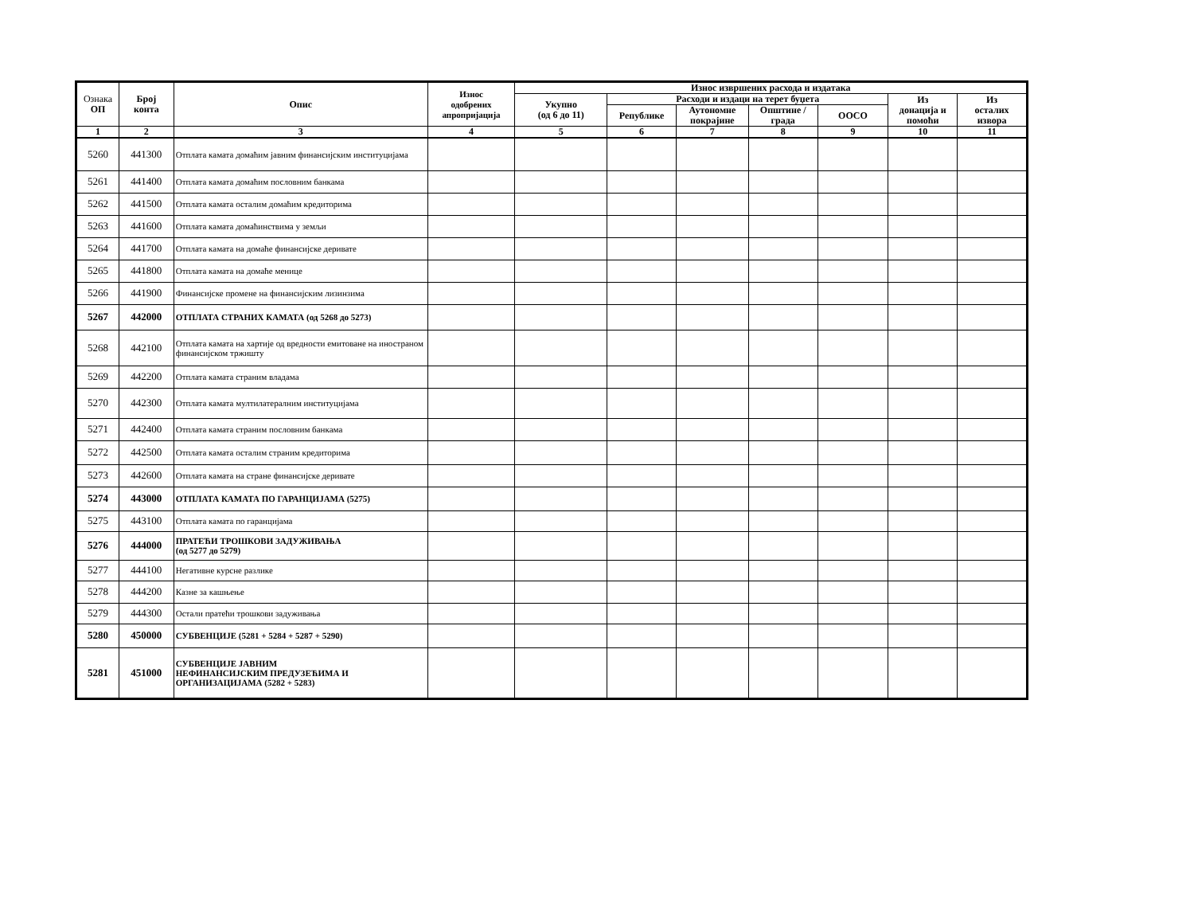| Ознака ОП | Број конта | Опис | Износ одобрених апропријација | Износ извршених расхода и издатака | | | | | | |
| --- | --- | --- | --- | --- | --- | --- | --- | --- | --- | --- |
| | | | | Укупно (од 6 до 11) | Расходи и издаци на терет буџета | | | | Из донација и помоћи | Из осталих извора |
| | | | | | Републике | Аутономне покрајине | Општине / града | ООСО | | |
| 1 | 2 | 3 | 4 | 5 | 6 | 7 | 8 | 9 | 10 | 11 |
| 5260 | 441300 | Отплата камата домаћим јавним финансијским институцијама | | | | | | | | |
| 5261 | 441400 | Отплата камата домаћим пословним банкама | | | | | | | | |
| 5262 | 441500 | Отплата камата осталим домаћим кредиторима | | | | | | | | |
| 5263 | 441600 | Отплата камата домаћинствима у земљи | | | | | | | | |
| 5264 | 441700 | Отплата камата на домаће финансијске деривате | | | | | | | | |
| 5265 | 441800 | Отплата камата на домаће менице | | | | | | | | |
| 5266 | 441900 | Финансијске промене на финансијским лизинзима | | | | | | | | |
| 5267 | 442000 | ОТПЛАТА СТРАНИХ КАМАТА (од 5268 до 5273) | | | | | | | | |
| 5268 | 442100 | Отплата камата на хартије од вредности емитоване на иностраном финансијском тржишту | | | | | | | | |
| 5269 | 442200 | Отплата камата страним владама | | | | | | | | |
| 5270 | 442300 | Отплата камата мултилатералним институцијама | | | | | | | | |
| 5271 | 442400 | Отплата камата страним пословним банкама | | | | | | | | |
| 5272 | 442500 | Отплата камата осталим страним кредиторима | | | | | | | | |
| 5273 | 442600 | Отплата камата на стране финансијске деривате | | | | | | | | |
| 5274 | 443000 | ОТПЛАТА КАМАТА ПО ГАРАНЦИЈАМА (5275) | | | | | | | | |
| 5275 | 443100 | Отплата камата по гаранцијама | | | | | | | | |
| 5276 | 444000 | ПРАТЕЋИ ТРОШКОВИ ЗАДУЖИВАЊА (од 5277 до 5279) | | | | | | | | |
| 5277 | 444100 | Негативне курсне разлике | | | | | | | | |
| 5278 | 444200 | Казне за кашњење | | | | | | | | |
| 5279 | 444300 | Остали пратећи трошкови задуживања | | | | | | | | |
| 5280 | 450000 | СУБВЕНЦИЈЕ (5281 + 5284 + 5287 + 5290) | | | | | | | | |
| 5281 | 451000 | СУБВЕНЦИЈЕ ЈАВНИМ НЕФИНАНСИЈСКИМ ПРЕДУЗЕЋИМА И ОРГАНИЗАЦИЈАМА (5282 + 5283) | | | | | | | | |